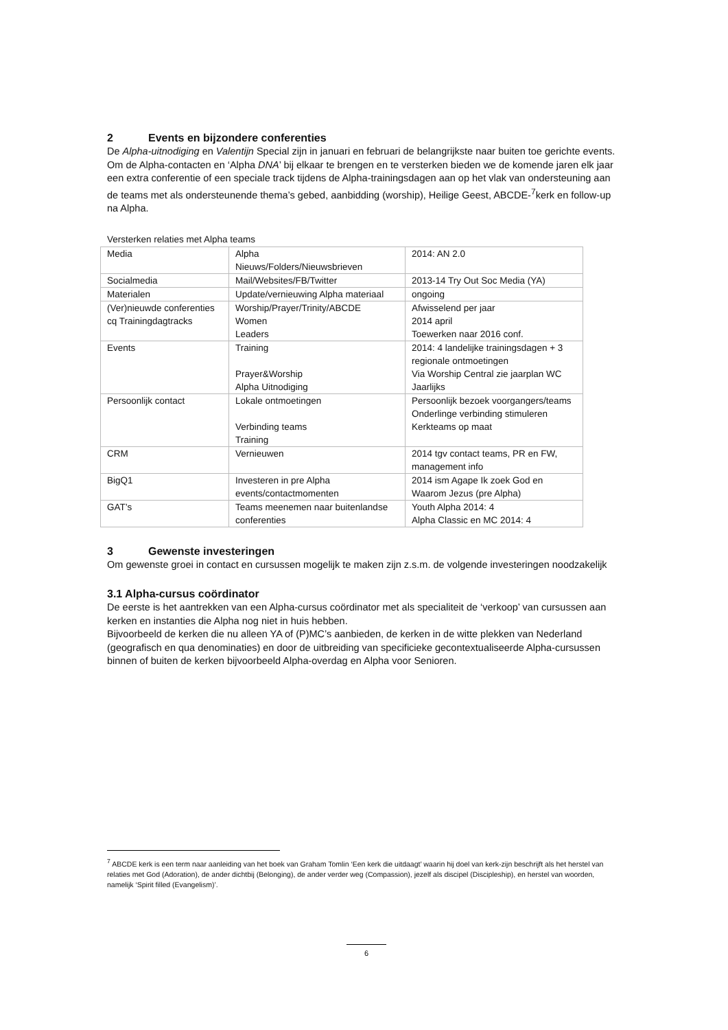2 Events en bijzondere conferenties
De Alpha-uitnodiging en Valentijn Special zijn in januari en februari de belangrijkste naar buiten toe gerichte events.
Om de Alpha-contacten en ‘Alpha DNA’ bij elkaar te brengen en te versterken bieden we de komende jaren elk jaar een extra conferentie of een speciale track tijdens de Alpha-trainingsdagen aan op het vlak van ondersteuning aan de teams met als ondersteunende thema’s gebed, aanbidding (worship), Heilige Geest, ABCDE-<sup>7</sup>kerk en follow-up na Alpha.
Versterken relaties met Alpha teams
| Media | Alpha Nieuws/Folders/Nieuwsbrieven | 2014: AN 2.0 |
| Socialmedia | Mail/Websites/FB/Twitter | 2013-14 Try Out Soc Media (YA) |
| Materialen | Update/vernieuwing Alpha materiaal | ongoing |
| (Ver)nieuwde conferenties cq Trainingdagtracks | Worship/Prayer/Trinity/ABCDE Women Leaders | Afwisselend per jaar 2014 april Toewerken naar 2016 conf. |
| Events | Training Prayer&Worship Alpha Uitnodiging | 2014: 4 landelijke trainingsdagen + 3 regionale ontmoetingen Via Worship Central zie jaarplan WC Jaarlijks |
| Persoonlijk contact | Lokale ontmoetingen Verbinding teams Training | Persoonlijk bezoek voorgangers/teams Onderlinge verbinding stimuleren Kerkteams op maat |
| CRM | Vernieuwen | 2014 tgv contact teams, PR en FW, management info |
| BigQ1 | Investeren in pre Alpha events/contactmomenten | 2014 ism Agape Ik zoek God en Waarom Jezus (pre Alpha) |
| GAT’s | Teams meenemen naar buitenlandse conferenties | Youth Alpha 2014: 4 Alpha Classic en MC 2014: 4 |
3 Gewenste investeringen
Om gewenste groei in contact en cursussen mogelijk te maken zijn z.s.m. de volgende investeringen noodzakelijk
3.1 Alpha-cursus coördinator
De eerste is het aantrekken van een Alpha-cursus coördinator met als specialiteit de ‘verkoop’ van cursussen aan kerken en instanties die Alpha nog niet in huis hebben.
Bijvoorbeeld de kerken die nu alleen YA of (P)MC’s aanbieden, de kerken in de witte plekken van Nederland (geografisch en qua denominaties) en door de uitbreiding van specificieke gecontextualiseerde Alpha-cursussen binnen of buiten de kerken bijvoorbeeld Alpha-overdag en Alpha voor Senioren.
<sup>7</sup> ABCDE kerk is een term naar aanleiding van het boek van Graham Tomlin ‘Een kerk die uitdaagt’ waarin hij doel van kerk-zijn beschrijft als het herstel van relaties met God (Adoration), de ander dichtbij (Belonging), de ander verder weg (Compassion), jezelf als discipel (Discipleship), en herstel van woorden, namelijk ‘Spirit filled (Evangelism)’.
6